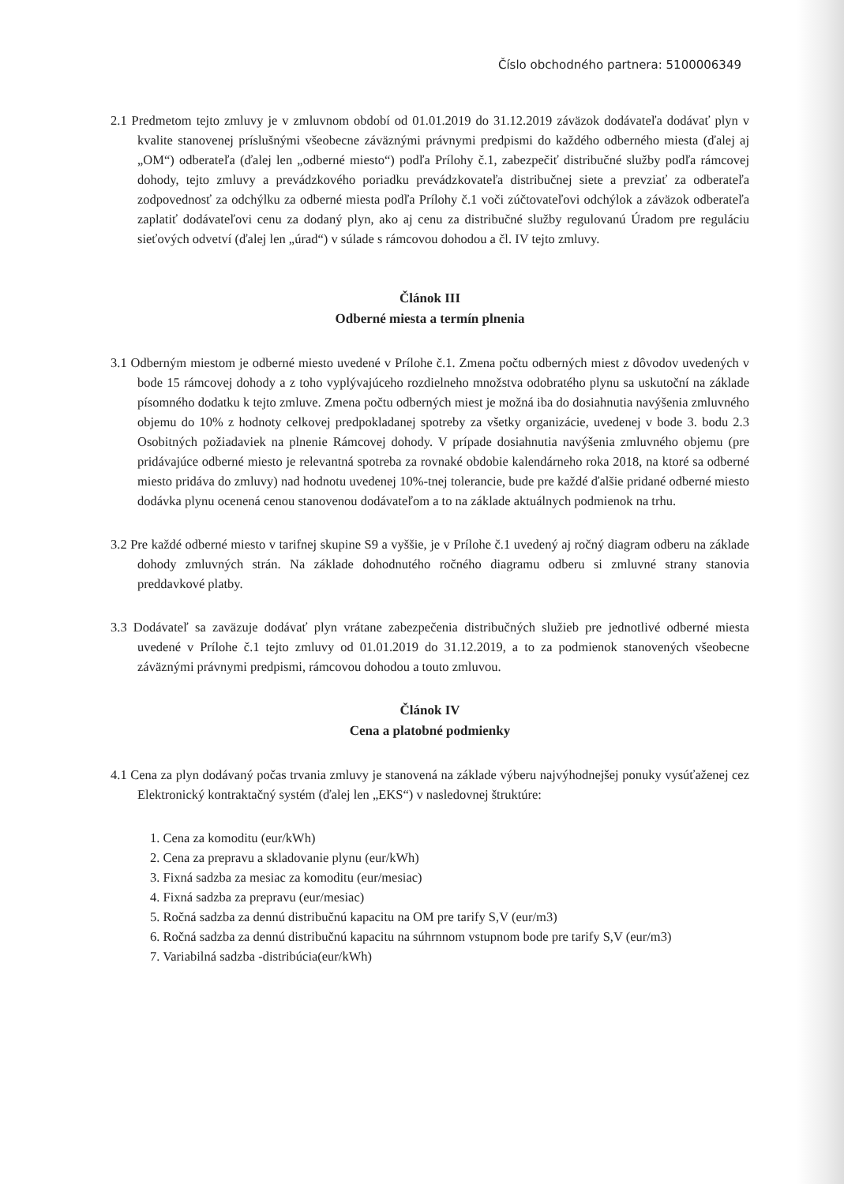Číslo obchodného partnera: 5100006349
2.1 Predmetom tejto zmluvy je v zmluvnom období od 01.01.2019 do 31.12.2019 záväzok dodávateľa dodávať plyn v kvalite stanovenej príslušnými všeobecne záväznými právnymi predpismi do každého odberného miesta (ďalej aj „OM“) odberateľa (ďalej len „odberné miesto“) podľa Prílohy č.1, zabezpečiť distribučné služby podľa rámcovej dohody, tejto zmluvy a prevádzkového poriadku prevádzkovateľa distribučnej siete a prevziať za odberateľa zodpovednosť za odchýlku za odberné miesta podľa Prílohy č.1 voči zúčtovateľovi odchýlok a záväzok odberateľa zaplatiť dodávateľovi cenu za dodaný plyn, ako aj cenu za distribučné služby regulovanú Úradom pre reguláciu sieťových odvetví (ďalej len „úrad“) v súlade s rámcovou dohodou a čl. IV tejto zmluvy.
Článok III
Odberné miesta a termín plnenia
3.1 Odberným miestom je odberné miesto uvedené v Prílohe č.1. Zmena počtu odberných miest z dôvodov uvedených v bode 15 rámcovej dohody a z toho vyplývajúceho rozdielneho množstva odobratého plynu sa uskutoční na základe písomného dodatku k tejto zmluve. Zmena počtu odberných miest je možná iba do dosiahnutia navýšenia zmluvného objemu do 10% z hodnoty celkovej predpokladanej spotreby za všetky organizácie, uvedenej v bode 3. bodu 2.3 Osobitných požiadaviek na plnenie Rámcovej dohody. V prípade dosiahnutia navýšenia zmluvného objemu (pre pridávajúce odberné miesto je relevantná spotreba za rovnaké obdobie kalendárneho roka 2018, na ktoré sa odberné miesto pridáva do zmluvy) nad hodnotu uvedenej 10%-tnej tolerancie, bude pre každé ďalšie pridané odberné miesto dodávka plynu ocenená cenou stanovenou dodávateľom a to na základe aktuálnych podmienok na trhu.
3.2 Pre každé odberné miesto v tarifnej skupine S9 a vyššie, je v Prílohe č.1 uvedený aj ročný diagram odberu na základe dohody zmluvných strán. Na základe dohodnutého ročného diagramu odberu si zmluvné strany stanovia preddavkové platby.
3.3 Dodávateľ sa zaväzuje dodávať plyn vrátane zabezpečenia distribučných služieb pre jednotlivé odberné miesta uvedené v Prílohe č.1 tejto zmluvy od 01.01.2019 do 31.12.2019, a to za podmienok stanovených všeobecne záväznými právnymi predpismi, rámcovou dohodou a touto zmluvou.
Článok IV
Cena a platobné podmienky
4.1 Cena za plyn dodávaný počas trvania zmluvy je stanovená na základe výberu najvýhodnejšej ponuky vysúťaženej cez Elektronický kontraktačný systém (ďalej len „EKS“) v nasledovnej štruktúre:
1. Cena za komoditu (eur/kWh)
2. Cena za prepravu a skladovanie plynu (eur/kWh)
3. Fixná sadzba za mesiac za komoditu (eur/mesiac)
4. Fixná sadzba za prepravu (eur/mesiac)
5. Ročná sadzba za dennú distribučnú kapacitu na OM pre tarify S,V (eur/m3)
6. Ročná sadzba za dennú distribučnú kapacitu na súhrnnom vstupnom bode pre tarify S,V (eur/m3)
7. Variabilná sadzba -distribúcia(eur/kWh)